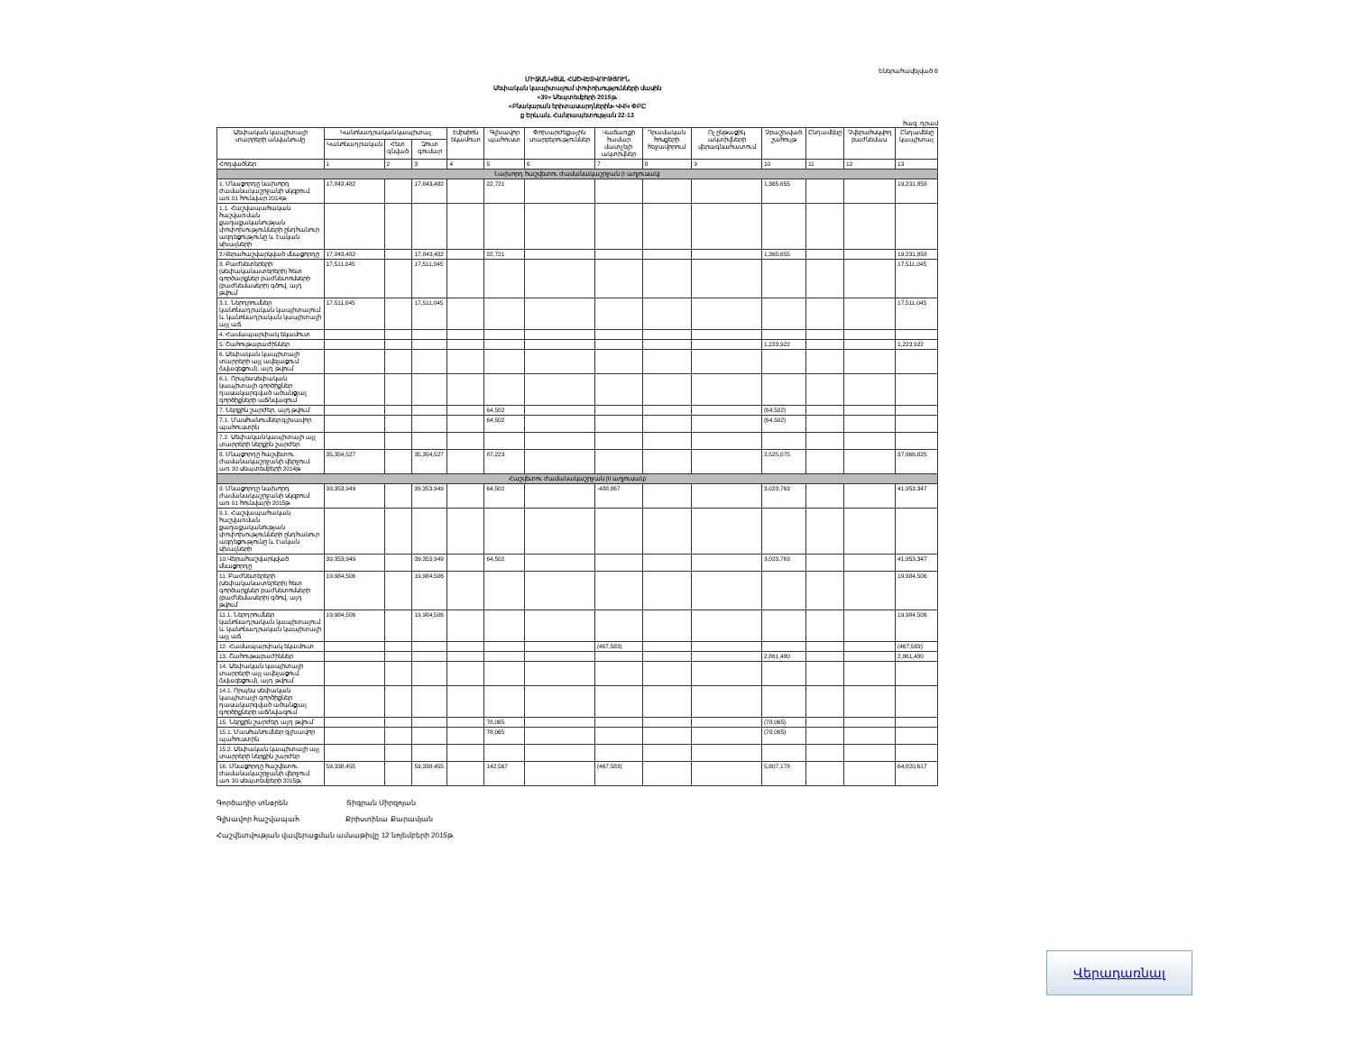Եներահավելված 8
ՄԻՋԱՆԿՅԱԼ ՀԱՇՎԵՏՎՈՒԹՅՈՒՆ
Սեփական կապիտալում փոփոխությունների մասին
«30» Սեպտեմբերի 2015թ.
«Բնակարան երիտասարդներին» ՎՎԿ ՓԲԸ
ք Երևան, Հանրապետության 22-13
հազ. դրամ
| Սեփական կապիտալի տարրերի անվանումը | Կանոնադրական կապիտալ | | | Էմիսիոն եկամուտ | Գլխավոր պահուստ | Փոխարժեքային տարբերություններ | Վաճառքի համար մատչելի ակտիվներ | Դրամական հոսքերի հեջավորում | Ոչ ընթացիկ ակտիվների վերագնահատում | Չբաշխված շահույթ | Ընդամենը | Չվերահսկվող բաժնեմաս | Ընդամենը կապիտալ |
| --- | --- | --- | --- | --- | --- | --- | --- | --- | --- | --- | --- | --- | --- |
| | Կանոնադրական | Հետ գնված | Զուտ գումար | | | | | | | | | | |
| Հոդվածներ | 1 | 2 | 3 | 4 | 5 | 6 | 7 | 8 | 9 | 10 | 11 | 12 | 13 |
| Նախորդ հաշվետու ժամանակաշրջան (I աղյուսակ) | | | | | | | | | | | | | |
| 1. Մնացորդը նախորդ ժամանակաշրջանի սկզբում առ 01 հունվար 2014թ. | 17,843,482 | | 17,843,482 | | 22,721 | | | | | 1,365,655 | | | 19,231,858 |
| 1.1. Հաշվապահական հաշվառման քաղաքականության փոփոխությունների ընդհանուր ազդեցությունը և էական սխալների | | | | | | | | | | | | | |
| 2.Վերահաշվարկված մնացորդը | 17,843,482 | | 17,843,482 | | 22,721 | | | | | 1,365,655 | | | 19,231,858 |
| 3. Բաժնետերերի (սեփականատերերի) հետ գործարքներ բաժնետոմսերի (բաժնեմասերի) գծով, այդ թվում՝ | 17,511,045 | | 17,511,045 | | | | | | | | | | 17,511,045 |
| 3.1. Ներդրումներ կանոնադրական կապիտալում և կանոնադրական կապիտալի այլ աճ | 17,511,045 | | 17,511,045 | | | | | | | | | | 17,511,045 |
| 4. Համապարփակ եկամուտ | | | | | | | | | | | | | |
| 5. Շահութաբաժիններ | | | | | | | | | | 1,223,922 | | | 1,223,922 |
| 6. Սեփական կապիտալի տարրերի այլ ավելացում (նվազեցում), այդ թվում՝ | | | | | | | | | | | | | |
| 6.1. Որպես սեփական կապիտալի գործիքներ դասակարգված ածանցյալ գործիքների աճ/նվազում | | | | | | | | | | | | | |
| 7. Ներքին շարժեր, այդ թվում՝ | | | | | 64,502 | | | | | (64,502) | | | |
| 7.1. Մասհանումներ գլխավոր պահուստին | | | | | 64,502 | | | | | (64,502) | | | |
| 7.2. Սեփական կապիտալի այլ տարրերի ներքին շարժեր | | | | | | | | | | | | | |
| 8. Մնացորդը հաշվետու ժամանակաշրջանի վերջում առ 30 սեպտեմբերի 2014թ. | 35,354,527 | | 35,354,527 | | 87,223 | | | | | 2,525,075 | | | 37,966,825 |
| Հաշվետու ժամանակաշրջան (II աղյուսակ) | | | | | | | | | | | | | |
| 9. Մնացորդը նախորդ ժամանակաշրջանի սկզբում առ 01 հունվարի 2015թ. | 39,353,949 | | 39,353,949 | | 64,502 | | -488,867 | | | 3,023,763 | | | 41,953,347 |
| 9.1. Հաշվապահական հաշվառման քաղաքականության փոփոխությունների ընդհանուր ազդեցությունը և էական սխալների | | | | | | | | | | | | | |
| 10.Վերահաշվարկված մնացորդը | 39,353,949 | | 39,353,949 | | 64,502 | | | | | 3,023,763 | | | 41,953,347 |
| 11. Բաժնետերերի (սեփականատերերի) հետ գործարքներ բաժնետոմսերի (բաժնեմասերի) գծով, այդ թվում՝ | 19,984,506 | | 19,984,506 | | | | | | | | | | 19,984,506 |
| 11.1. Ներդրումներ կանոնադրական կապիտալում և կանոնադրական կապիտալի այլ աճ | 19,984,506 | | 19,984,506 | | | | | | | | | | 19,984,506 |
| 12. Համապարփակ եկամուտ | | | | | | | (467,583) | | | | | | (467,583) |
| 13. Շահութաբաժիններ | | | | | | | | | | 2,861,480 | | | 2,861,480 |
| 14. Սեփական կապիտալի տարրերի այլ ավելացում (նվազեցում), այդ թվում՝ | | | | | | | | | | | | | |
| 14.1. Որպես սեփական կապիտալի գործիքներ դասակարգված ածանցյալ գործիքների աճ/նվազում | | | | | | | | | | | | | |
| 15. Ներքին շարժեր, այդ թվում՝ | | | | | 78,065 | | | | | (78,065) | | | |
| 15.1. Մասհանումներ գլխավոր պահուստին | | | | | 78,065 | | | | | (78,065) | | | |
| 15.2. Սեփական կապիտալի այլ տարրերի ներքին շարժեր | | | | | | | | | | | | | |
| 16. Մնացորդը հաշվետու ժամանակաշրջանի վերջում առ 30 սեպտեմբերի 2015թ. | 59,338,455 | | 59,338,455 | | 142,567 | | (467,583) | | | 5,807,178 | | | 64,820,617 |
Գործադիր տնօրեն Տիգրան Միրզոյան
Գլխավոր հաշվապահ Քրիստինա Քարամյան
Հաշվետվության վավերացման ամսաթիվը 12 նոյեմբերի 2015թ.
Վերադառնալ